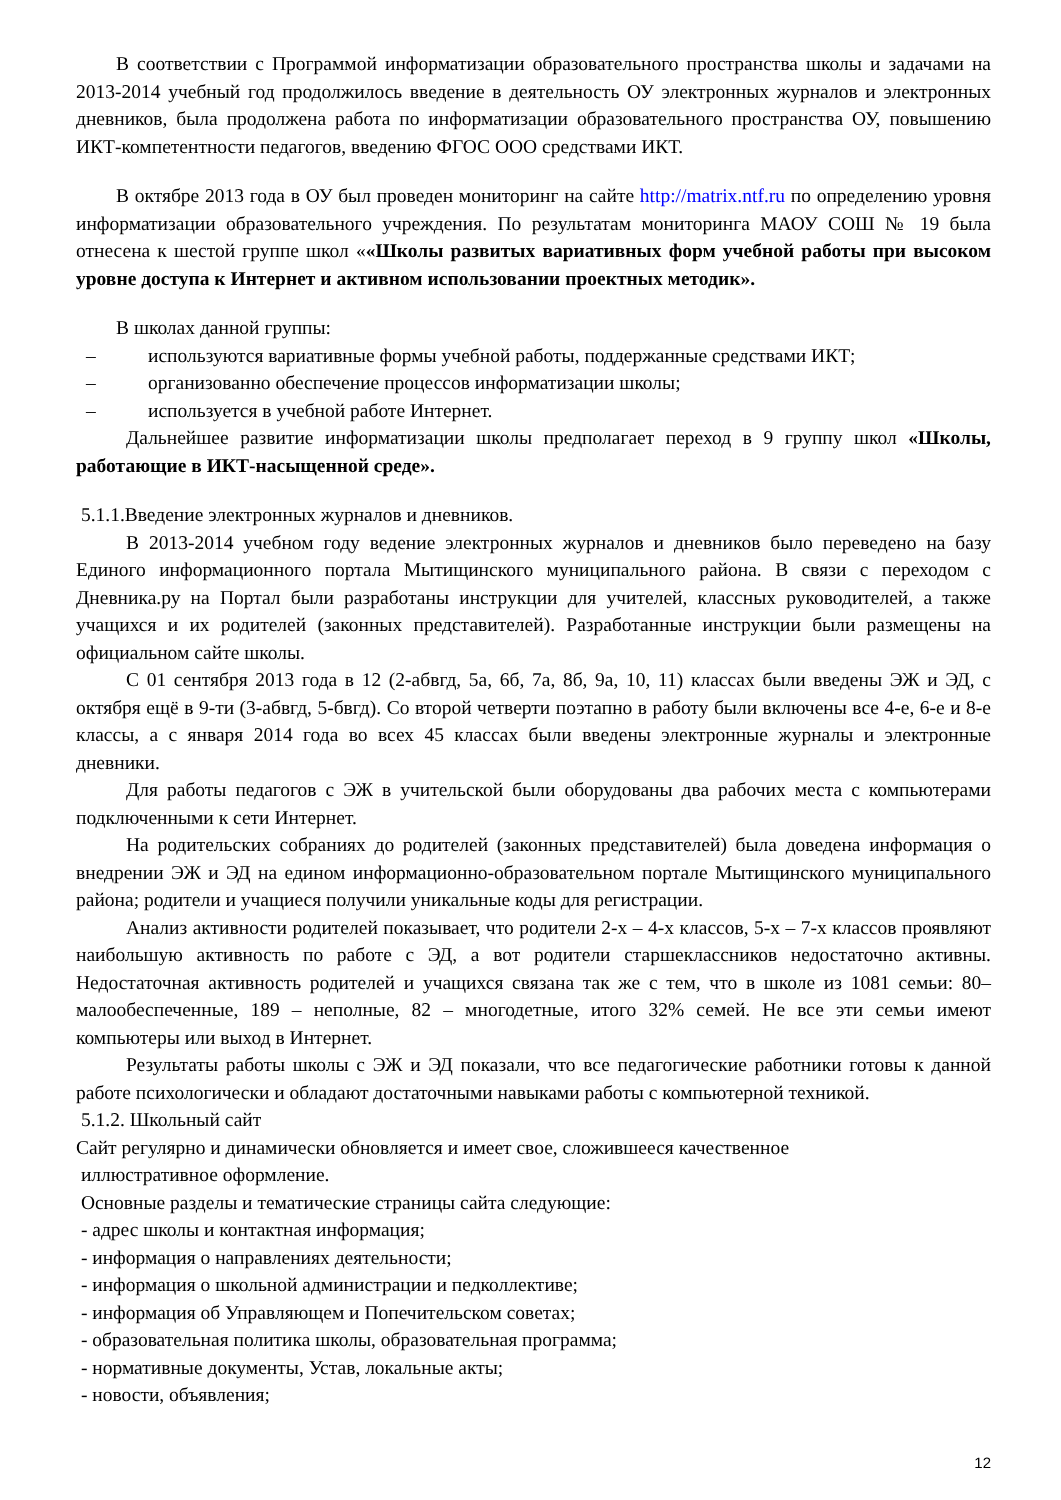В соответствии с Программой информатизации образовательного пространства школы и задачами на 2013-2014 учебный год продолжилось введение в деятельность ОУ электронных журналов и электронных дневников, была продолжена работа по информатизации образовательного пространства ОУ, повышению ИКТ-компетентности педагогов, введению ФГОС ООО средствами ИКТ.
В октябре 2013 года в ОУ был проведен мониторинг на сайте http://matrix.ntf.ru по определению уровня информатизации образовательного учреждения. По результатам мониторинга МАОУ СОШ № 19 была отнесена к шестой группе школ ««Школы развитых вариативных форм учебной работы при высоком уровне доступа к Интернет и активном использовании проектных методик».
В школах данной группы:
– используются вариативные формы учебной работы, поддержанные средствами ИКТ;
– организованно обеспечение процессов информатизации школы;
– используется в учебной работе Интернет.
Дальнейшее развитие информатизации школы предполагает переход в 9 группу школ «Школы, работающие в ИКТ-насыщенной среде».
5.1.1.Введение электронных журналов и дневников.
В 2013-2014 учебном году ведение электронных журналов и дневников было переведено на базу Единого информационного портала Мытищинского муниципального района. В связи с переходом с Дневника.ру на Портал были разработаны инструкции для учителей, классных руководителей, а также учащихся и их родителей (законных представителей). Разработанные инструкции были размещены на официальном сайте школы.
С 01 сентября 2013 года в 12 (2-абвгд, 5а, 6б, 7а, 8б, 9а, 10, 11) классах были введены ЭЖ и ЭД, с октября ещё в 9-ти (3-абвгд, 5-бвгд). Со второй четверти поэтапно в работу были включены все 4-е, 6-е и 8-е классы, а с января 2014 года во всех 45 классах были введены электронные журналы и электронные дневники.
Для работы педагогов с ЭЖ в учительской были оборудованы два рабочих места с компьютерами подключенными к сети Интернет.
На родительских собраниях до родителей (законных представителей) была доведена информация о внедрении ЭЖ и ЭД на едином информационно-образовательном портале Мытищинского муниципального района; родители и учащиеся получили уникальные коды для регистрации.
Анализ активности родителей показывает, что родители 2-х – 4-х классов, 5-х – 7-х классов проявляют наибольшую активность по работе с ЭД, а вот родители старшеклассников недостаточно активны. Недостаточная активность родителей и учащихся связана так же с тем, что в школе из 1081 семьи: 80– малообеспеченные, 189 – неполные, 82 – многодетные, итого 32% семей. Не все эти семьи имеют компьютеры или выход в Интернет.
Результаты работы школы с ЭЖ и ЭД показали, что все педагогические работники готовы к данной работе психологически и обладают достаточными навыками работы с компьютерной техникой.
5.1.2. Школьный сайт
Сайт регулярно и динамически обновляется и имеет свое, сложившееся качественное
иллюстративное оформление.
Основные разделы и тематические страницы сайта следующие:
- адрес школы и контактная информация;
- информация о направлениях деятельности;
- информация о школьной администрации и педколлективе;
- информация об Управляющем и Попечительском советах;
- образовательная политика школы, образовательная программа;
- нормативные документы, Устав, локальные акты;
- новости, объявления;
12